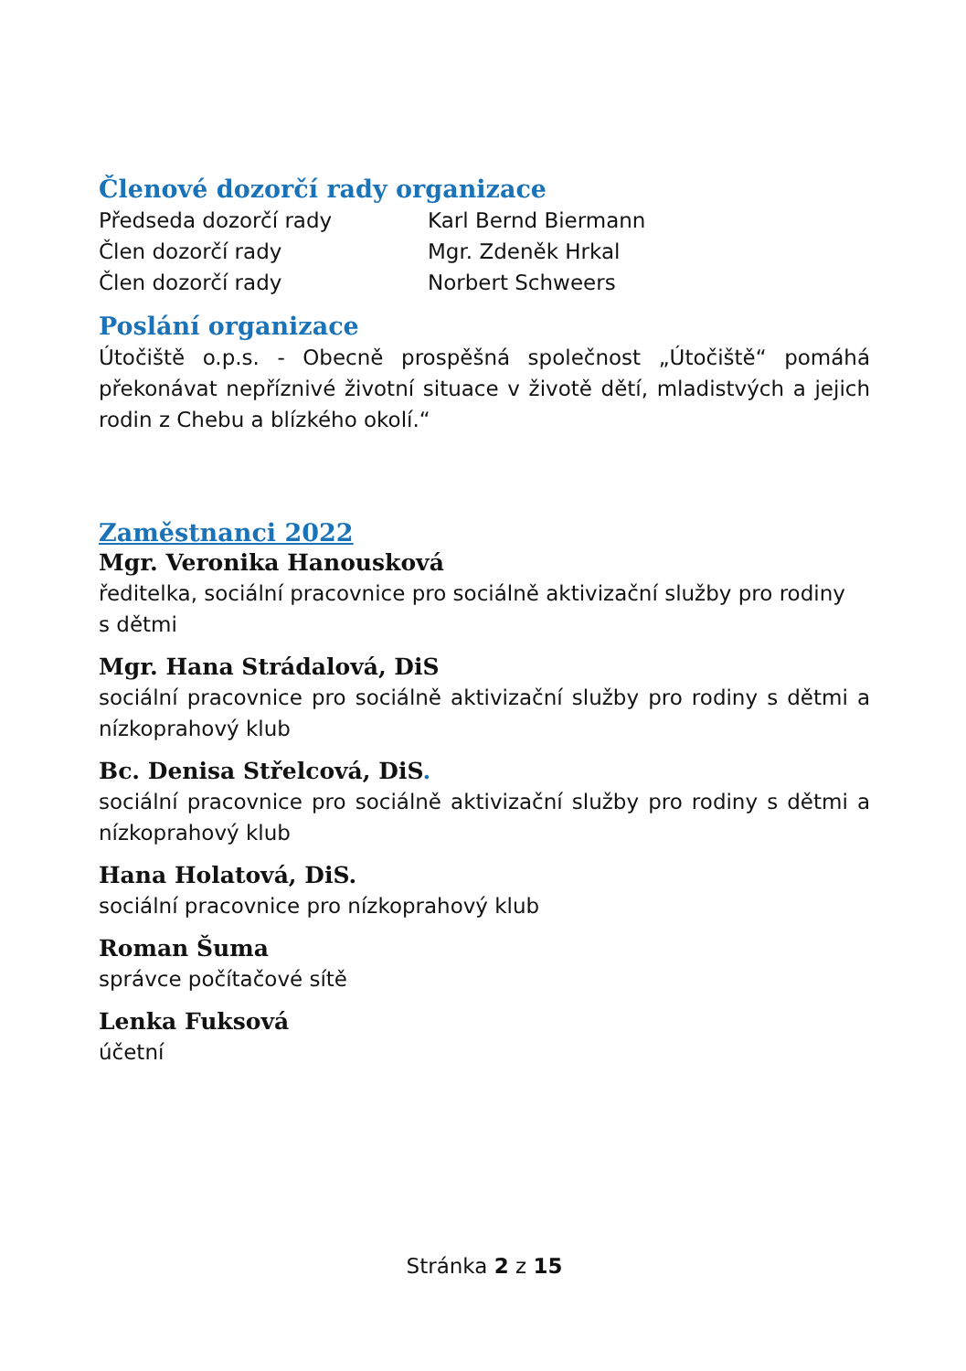Členové dozorčí rady organizace
Předseda dozorčí rady Karl Bernd Biermann
Člen dozorčí rady Mgr. Zdeněk Hrkal
Člen dozorčí rady Norbert Schweers
Poslání organizace
Útočiště o.p.s. - Obecně prospěšná společnost „Útočiště“ pomáhá překonávat nepříznivé životní situace v životě dětí, mladistvých a jejich rodin z Chebu a blízkého okolí.“
Zaměstnanci 2022
Mgr. Veronika Hanousková
ředitelka, sociální pracovnice pro sociálně aktivizační služby pro rodiny
s dětmi
Mgr. Hana Strádalová, DiS
sociální pracovnice pro sociálně aktivizační služby pro rodiny s dětmi a nízkoprahový klub
Bc. Denisa Střelcová, DiS.
sociální pracovnice pro sociálně aktivizační služby pro rodiny s dětmi a nízkoprahový klub
Hana Holatová, DiS.
sociální pracovnice pro nízkoprahový klub
Roman Šuma
správce počítačové sítě
Lenka Fuksová
účetní
Stránka 2 z 15